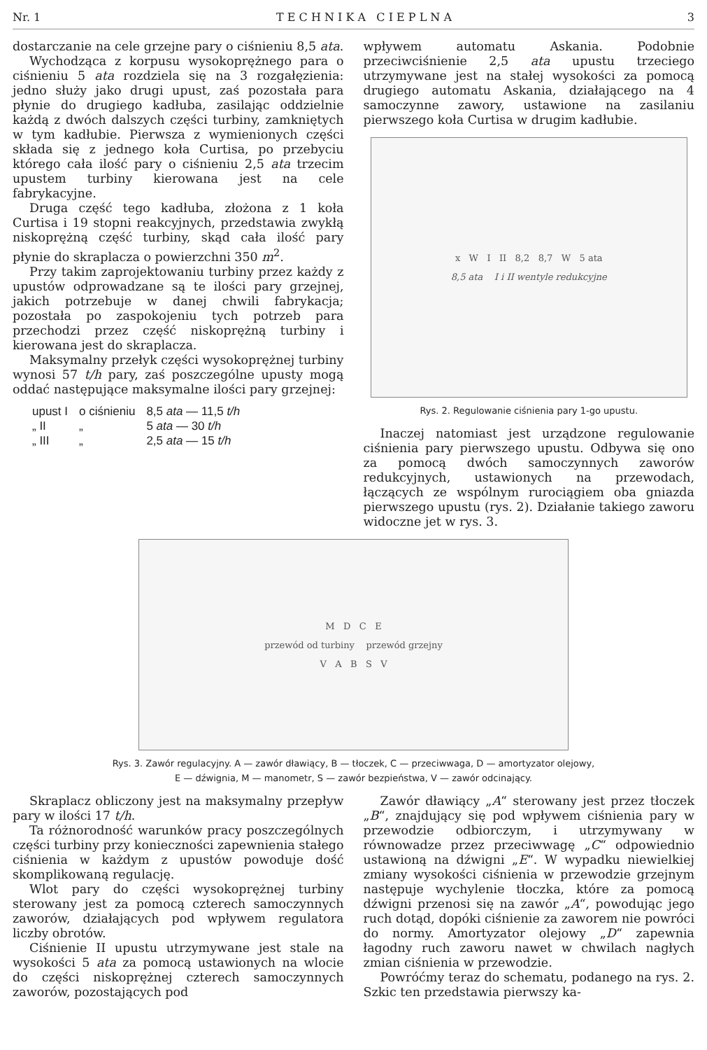Nr. 1 T E C H N I K A C I E P L N A 3
dostarczanie na cele grzejne pary o ciśnieniu 8,5 ata.
Wychodząca z korpusu wysokoprężnego para o ciśnieniu 5 ata rozdziela się na 3 rozgałęzienia: jedno służy jako drugi upust, zaś pozostała para płynie do drugiego kadłuba, zasilając oddzielnie każdą z dwóch dalszych części turbiny, zamkniętych w tym kadłubie. Pierwsza z wymienionych części składa się z jednego koła Curtisa, po przebyciu którego cała ilość pary o ciśnieniu 2,5 ata trzecim upustem turbiny kierowana jest na cele fabrykacyjne.
Druga część tego kadłuba, złożona z 1 koła Curtisa i 19 stopni reakcyjnych, przedstawia zwykłą niskoprężną część turbiny, skąd cała ilość pary płynie do skraplacza o powierzchni 350 m<sup>2</sup>.
Przy takim zaprojektowaniu turbiny przez każdy z upustów odprowadzane są te ilości pary grzejnej, jakich potrzebuje w danej chwili fabrykacja; pozostała po zaspokojeniu tych potrzeb para przechodzi przez część niskoprężną turbiny i kierowana jest do skraplacza.
Maksymalny przełyk części wysokoprężnej turbiny wynosi 57 t/h pary, zaś poszczególne upusty mogą oddać następujące maksymalne ilości pary grzejnej:
| upust I | o ciśnieniu | 8,5 ata — 11,5 t/h |
| „ II | „ | 5 ata — 30 t/h |
| „ III | „ | 2,5 ata — 15 t/h |
wpływem automatu Askania. Podobnie przeciwciśnienie 2,5 ata upustu trzeciego utrzymywane jest na stałej wysokości za pomocą drugiego automatu Askania, działającego na 4 samoczynne zawory, ustawione na zasilaniu pierwszego koła Curtisa w drugim kadłubie.
x W I II 8,2 8,7 W 5 ata
8,5 ata I i II wentyle redukcyjne
Rys. 2. Regulowanie ciśnienia pary 1-go upustu.
Inaczej natomiast jest urządzone regulowanie ciśnienia pary pierwszego upustu. Odbywa się ono za pomocą dwóch samoczynnych zaworów redukcyjnych, ustawionych na przewodach, łączących ze wspólnym rurociągiem oba gniazda pierwszego upustu (rys. 2). Działanie takiego zaworu widoczne jet w rys. 3.
M D C E
przewód od turbiny przewód grzejny
V A B S V
Rys. 3. Zawór regulacyjny. A — zawór dławiący, B — tłoczek, C — przeciwwaga, D — amortyzator olejowy,
E — dźwignia, M — manometr, S — zawór bezpieństwa, V — zawór odcinający.
Skraplacz obliczony jest na maksymalny przepływ pary w ilości 17 t/h.
Ta różnorodność warunków pracy poszczególnych części turbiny przy konieczności zapewnienia stałego ciśnienia w każdym z upustów powoduje dość skomplikowaną regulację.
Wlot pary do części wysokoprężnej turbiny sterowany jest za pomocą czterech samoczynnych zaworów, działających pod wpływem regulatora liczby obrotów.
Ciśnienie II upustu utrzymywane jest stale na wysokości 5 ata za pomocą ustawionych na wlocie do części niskoprężnej czterech samoczynnych zaworów, pozostających pod
Zawór dławiący „A“ sterowany jest przez tłoczek „B“, znajdujący się pod wpływem ciśnienia pary w przewodzie odbiorczym, i utrzymywany w równowadze przez przeciwwagę „C“ odpowiednio ustawioną na dźwigni „E“. W wypadku niewielkiej zmiany wysokości ciśnienia w przewodzie grzejnym następuje wychylenie tłoczka, które za pomocą dźwigni przenosi się na zawór „A“, powodując jego ruch dotąd, dopóki ciśnienie za zaworem nie powróci do normy. Amortyzator olejowy „D“ zapewnia łagodny ruch zaworu nawet w chwilach nagłych zmian ciśnienia w przewodzie.
Powróćmy teraz do schematu, podanego na rys. 2. Szkic ten przedstawia pierwszy ka-